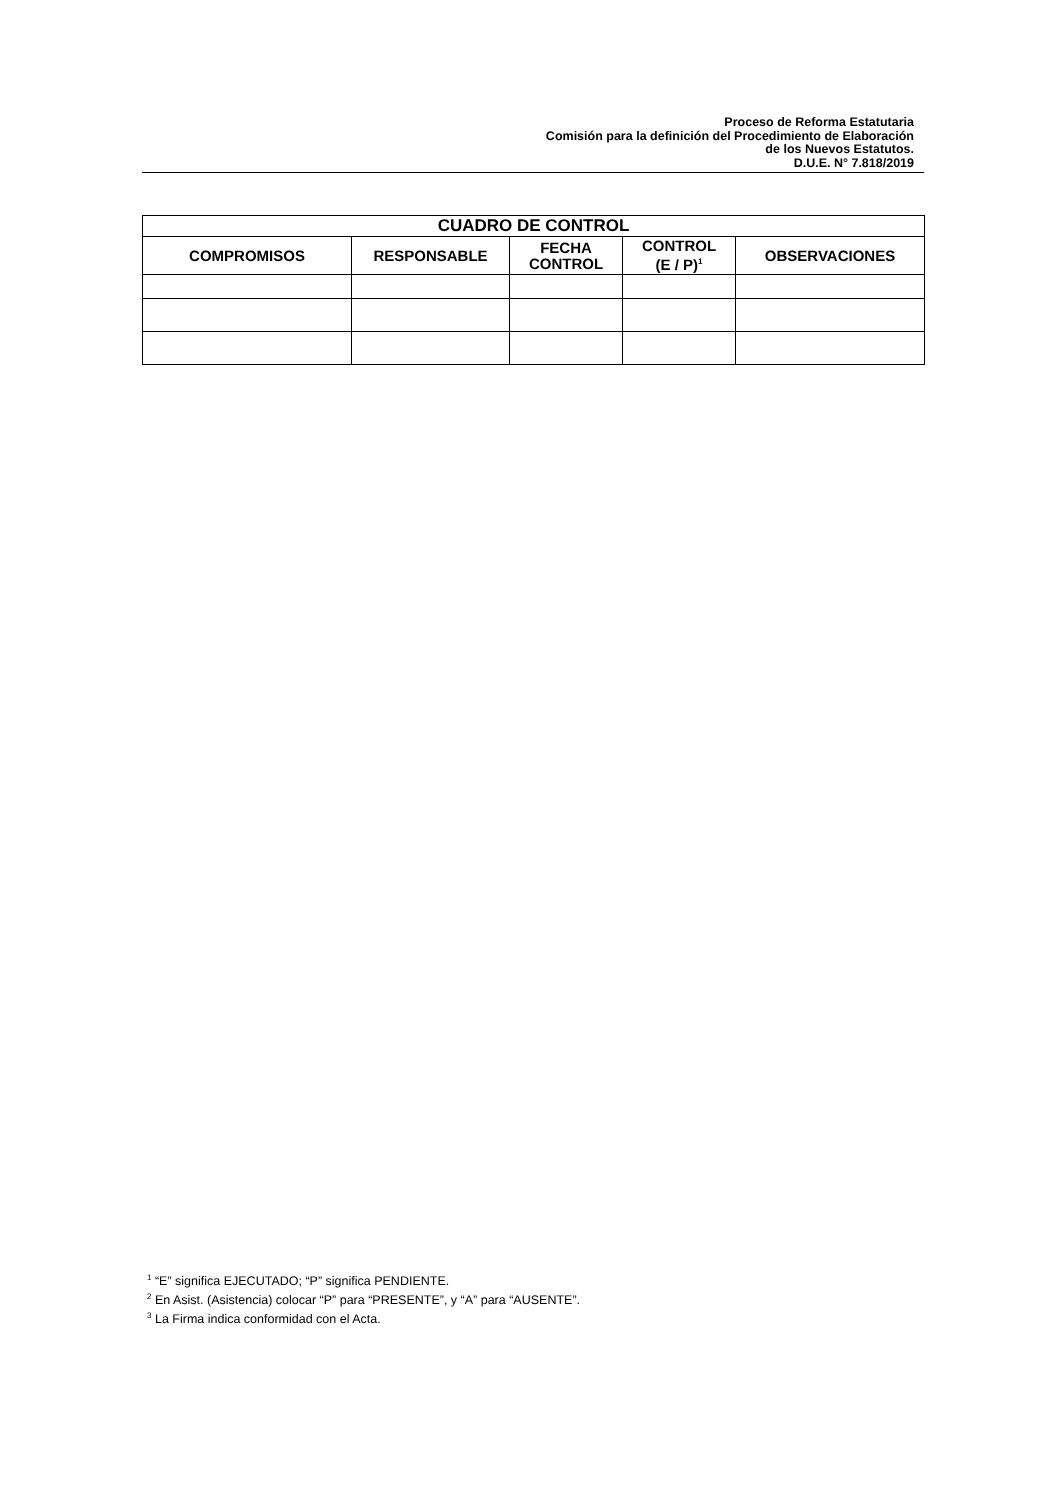Proceso de Reforma Estatutaria
Comisión para la definición del Procedimiento de Elaboración
de los Nuevos Estatutos.
D.U.E. N° 7.818/2019
| CUADRO DE CONTROL | | | | |
| --- | --- | --- | --- | --- |
| COMPROMISOS | RESPONSABLE | FECHA CONTROL | CONTROL (E / P)<sup>1</sup> | OBSERVACIONES |
<sup>1</sup> “E” significa EJECUTADO; “P” significa PENDIENTE.
<sup>2</sup> En Asist. (Asistencia) colocar “P” para “PRESENTE”, y “A” para “AUSENTE”.
<sup>3</sup> La Firma indica conformidad con el Acta.